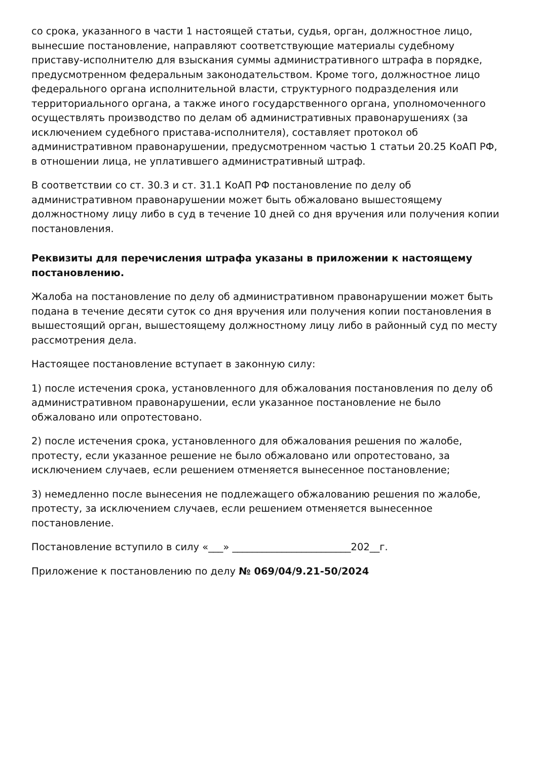со срока, указанного в части 1 настоящей статьи, судья, орган, должностное лицо, вынесшие постановление, направляют соответствующие материалы судебному приставу-исполнителю для взыскания суммы административного штрафа в порядке, предусмотренном федеральным законодательством. Кроме того, должностное лицо федерального органа исполнительной власти, структурного подразделения или территориального органа, а также иного государственного органа, уполномоченного осуществлять производство по делам об административных правонарушениях (за исключением судебного пристава-исполнителя), составляет протокол об административном правонарушении, предусмотренном частью 1 статьи 20.25 КоАП РФ, в отношении лица, не уплатившего административный штраф.
В соответствии со ст. 30.3 и ст. 31.1 КоАП РФ постановление по делу об административном правонарушении может быть обжаловано вышестоящему должностному лицу либо в суд в течение 10 дней со дня вручения или получения копии постановления.
Реквизиты для перечисления штрафа указаны в приложении к настоящему постановлению.
Жалоба на постановление по делу об административном правонарушении может быть подана в течение десяти суток со дня вручения или получения копии постановления в вышестоящий орган, вышестоящему должностному лицу либо в районный суд по месту рассмотрения дела.
Настоящее постановление вступает в законную силу:
1) после истечения срока, установленного для обжалования постановления по делу об административном правонарушении, если указанное постановление не было обжаловано или опротестовано.
2) после истечения срока, установленного для обжалования решения по жалобе, протесту, если указанное решение не было обжаловано или опротестовано, за исключением случаев, если решением отменяется вынесенное постановление;
3) немедленно после вынесения не подлежащего обжалованию решения по жалобе, протесту, за исключением случаев, если решением отменяется вынесенное постановление.
Постановление вступило в силу «___» ________________________202__г.
Приложение к постановлению по делу № 069/04/9.21-50/2024